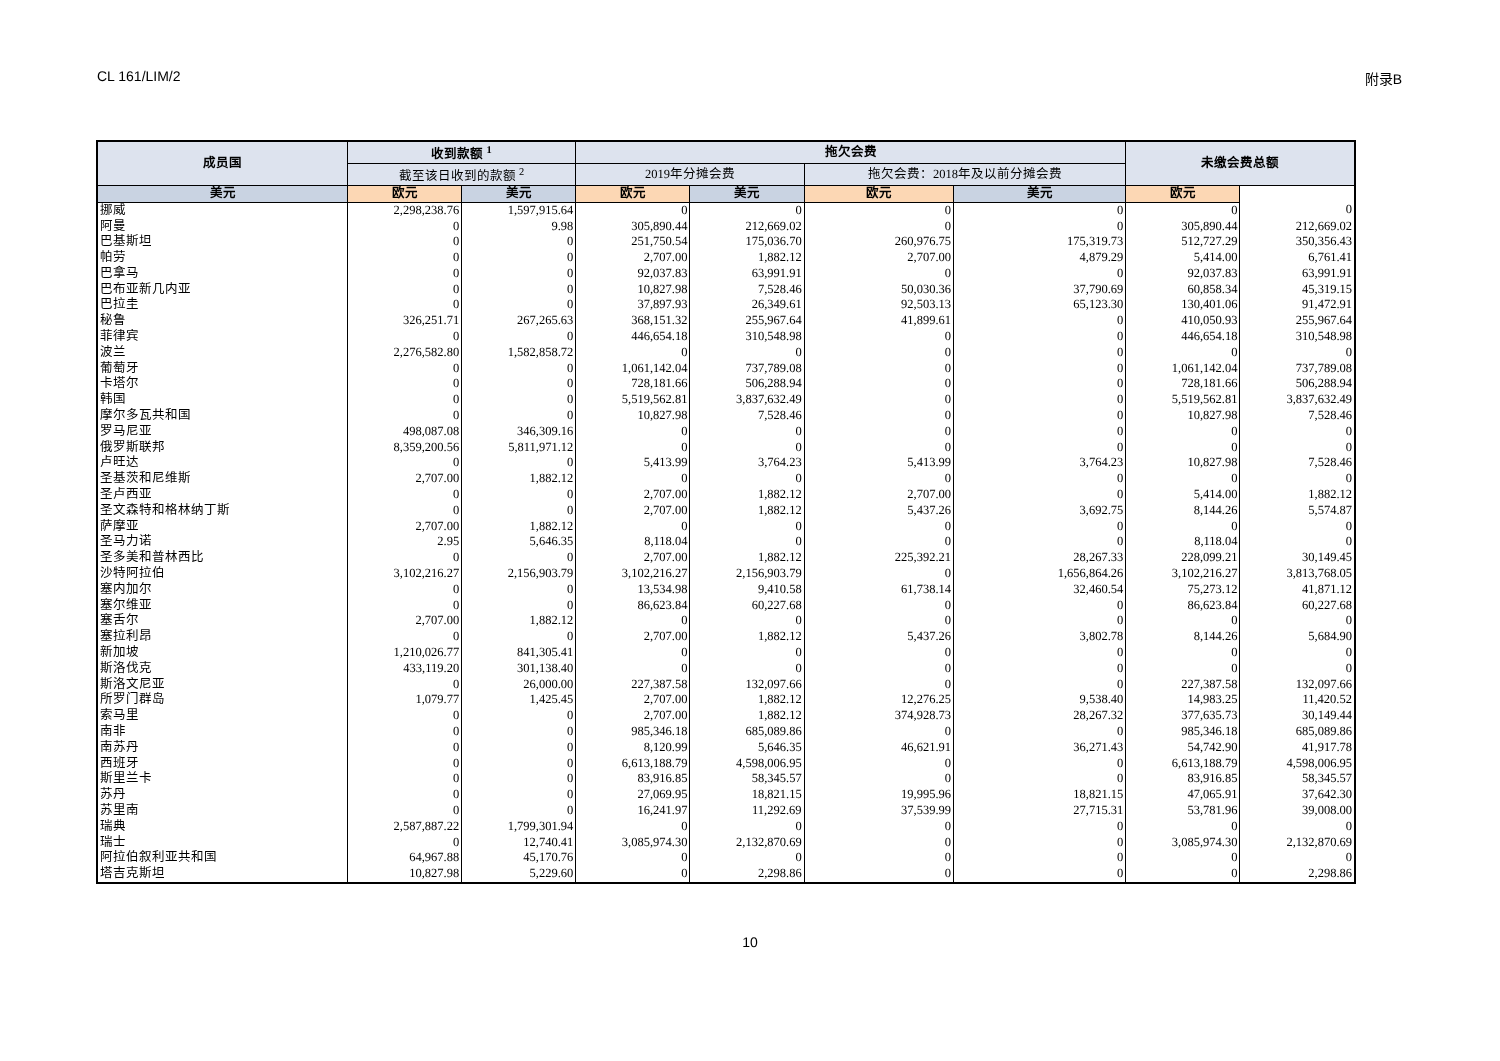CL 161/LIM/2 附录B
| 成员国 | 收到款额 <sup>1</sup> | | 拖欠会费 | | | | 未缴会费总额 | |
| --- | --- | --- | --- | --- | --- | --- | --- | --- |
| | 截至该日收到的款额 <sup>2</sup> | | 2019年分摊会费 | | 拖欠会费：2018年及以前分摊会费 | | | |
| 美元 | 欧元 | 美元 | 欧元 | 美元 | 欧元 | 美元 | 欧元 | |
| 挪威 | 2,298,238.76 | 1,597,915.64 | 0 | 0 | 0 | 0 | 0 | 0 |
| 阿曼 | 0 | 9.98 | 305,890.44 | 212,669.02 | 0 | 0 | 305,890.44 | 212,669.02 |
| 巴基斯坦 | 0 | 0 | 251,750.54 | 175,036.70 | 260,976.75 | 175,319.73 | 512,727.29 | 350,356.43 |
| 帕劳 | 0 | 0 | 2,707.00 | 1,882.12 | 2,707.00 | 4,879.29 | 5,414.00 | 6,761.41 |
| 巴拿马 | 0 | 0 | 92,037.83 | 63,991.91 | 0 | 0 | 92,037.83 | 63,991.91 |
| 巴布亚新几内亚 | 0 | 0 | 10,827.98 | 7,528.46 | 50,030.36 | 37,790.69 | 60,858.34 | 45,319.15 |
| 巴拉圭 | 0 | 0 | 37,897.93 | 26,349.61 | 92,503.13 | 65,123.30 | 130,401.06 | 91,472.91 |
| 秘鲁 | 326,251.71 | 267,265.63 | 368,151.32 | 255,967.64 | 41,899.61 | 0 | 410,050.93 | 255,967.64 |
| 菲律宾 | 0 | 0 | 446,654.18 | 310,548.98 | 0 | 0 | 446,654.18 | 310,548.98 |
| 波兰 | 2,276,582.80 | 1,582,858.72 | 0 | 0 | 0 | 0 | 0 | 0 |
| 葡萄牙 | 0 | 0 | 1,061,142.04 | 737,789.08 | 0 | 0 | 1,061,142.04 | 737,789.08 |
| 卡塔尔 | 0 | 0 | 728,181.66 | 506,288.94 | 0 | 0 | 728,181.66 | 506,288.94 |
| 韩国 | 0 | 0 | 5,519,562.81 | 3,837,632.49 | 0 | 0 | 5,519,562.81 | 3,837,632.49 |
| 摩尔多瓦共和国 | 0 | 0 | 10,827.98 | 7,528.46 | 0 | 0 | 10,827.98 | 7,528.46 |
| 罗马尼亚 | 498,087.08 | 346,309.16 | 0 | 0 | 0 | 0 | 0 | 0 |
| 俄罗斯联邦 | 8,359,200.56 | 5,811,971.12 | 0 | 0 | 0 | 0 | 0 | 0 |
| 卢旺达 | 0 | 0 | 5,413.99 | 3,764.23 | 5,413.99 | 3,764.23 | 10,827.98 | 7,528.46 |
| 圣基茨和尼维斯 | 2,707.00 | 1,882.12 | 0 | 0 | 0 | 0 | 0 | 0 |
| 圣卢西亚 | 0 | 0 | 2,707.00 | 1,882.12 | 2,707.00 | 0 | 5,414.00 | 1,882.12 |
| 圣文森特和格林纳丁斯 | 0 | 0 | 2,707.00 | 1,882.12 | 5,437.26 | 3,692.75 | 8,144.26 | 5,574.87 |
| 萨摩亚 | 2,707.00 | 1,882.12 | 0 | 0 | 0 | 0 | 0 | 0 |
| 圣马力诺 | 2.95 | 5,646.35 | 8,118.04 | 0 | 0 | 0 | 8,118.04 | 0 |
| 圣多美和普林西比 | 0 | 0 | 2,707.00 | 1,882.12 | 225,392.21 | 28,267.33 | 228,099.21 | 30,149.45 |
| 沙特阿拉伯 | 3,102,216.27 | 2,156,903.79 | 3,102,216.27 | 2,156,903.79 | 0 | 1,656,864.26 | 3,102,216.27 | 3,813,768.05 |
| 塞内加尔 | 0 | 0 | 13,534.98 | 9,410.58 | 61,738.14 | 32,460.54 | 75,273.12 | 41,871.12 |
| 塞尔维亚 | 0 | 0 | 86,623.84 | 60,227.68 | 0 | 0 | 86,623.84 | 60,227.68 |
| 塞舌尔 | 2,707.00 | 1,882.12 | 0 | 0 | 0 | 0 | 0 | 0 |
| 塞拉利昂 | 0 | 0 | 2,707.00 | 1,882.12 | 5,437.26 | 3,802.78 | 8,144.26 | 5,684.90 |
| 新加坡 | 1,210,026.77 | 841,305.41 | 0 | 0 | 0 | 0 | 0 | 0 |
| 斯洛伐克 | 433,119.20 | 301,138.40 | 0 | 0 | 0 | 0 | 0 | 0 |
| 斯洛文尼亚 | 0 | 26,000.00 | 227,387.58 | 132,097.66 | 0 | 0 | 227,387.58 | 132,097.66 |
| 所罗门群岛 | 1,079.77 | 1,425.45 | 2,707.00 | 1,882.12 | 12,276.25 | 9,538.40 | 14,983.25 | 11,420.52 |
| 索马里 | 0 | 0 | 2,707.00 | 1,882.12 | 374,928.73 | 28,267.32 | 377,635.73 | 30,149.44 |
| 南非 | 0 | 0 | 985,346.18 | 685,089.86 | 0 | 0 | 985,346.18 | 685,089.86 |
| 南苏丹 | 0 | 0 | 8,120.99 | 5,646.35 | 46,621.91 | 36,271.43 | 54,742.90 | 41,917.78 |
| 西班牙 | 0 | 0 | 6,613,188.79 | 4,598,006.95 | 0 | 0 | 6,613,188.79 | 4,598,006.95 |
| 斯里兰卡 | 0 | 0 | 83,916.85 | 58,345.57 | 0 | 0 | 83,916.85 | 58,345.57 |
| 苏丹 | 0 | 0 | 27,069.95 | 18,821.15 | 19,995.96 | 18,821.15 | 47,065.91 | 37,642.30 |
| 苏里南 | 0 | 0 | 16,241.97 | 11,292.69 | 37,539.99 | 27,715.31 | 53,781.96 | 39,008.00 |
| 瑞典 | 2,587,887.22 | 1,799,301.94 | 0 | 0 | 0 | 0 | 0 | 0 |
| 瑞士 | 0 | 12,740.41 | 3,085,974.30 | 2,132,870.69 | 0 | 0 | 3,085,974.30 | 2,132,870.69 |
| 阿拉伯叙利亚共和国 | 64,967.88 | 45,170.76 | 0 | 0 | 0 | 0 | 0 | 0 |
| 塔吉克斯坦 | 10,827.98 | 5,229.60 | 0 | 2,298.86 | 0 | 0 | 0 | 2,298.86 |
10